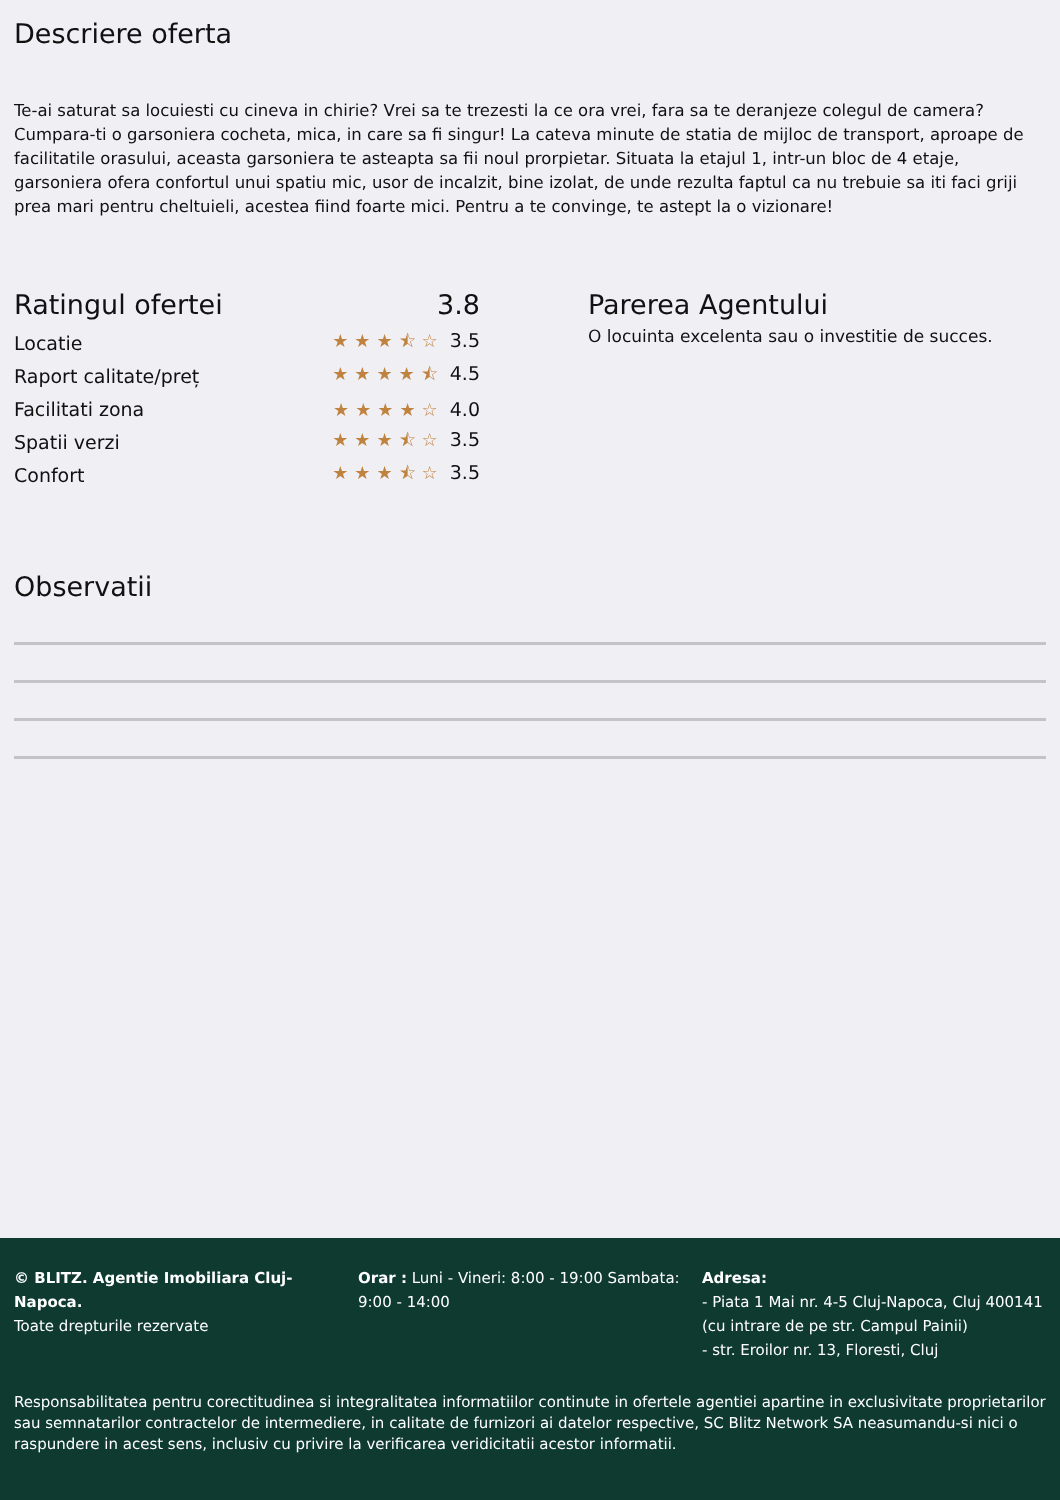Descriere oferta
Te-ai saturat sa locuiesti cu cineva in chirie? Vrei sa te trezesti la ce ora vrei, fara sa te deranjeze colegul de camera? Cumpara-ti o garsoniera cocheta, mica, in care sa fi singur! La cateva minute de statia de mijloc de transport, aproape de facilitatile orasului, aceasta garsoniera te asteapta sa fii noul prorpietar. Situata la etajul 1, intr-un bloc de 4 etaje, garsoniera ofera confortul unui spatiu mic, usor de incalzit, bine izolat, de unde rezulta faptul ca nu trebuie sa iti faci griji prea mari pentru cheltuieli, acestea fiind foarte mici. Pentru a te convinge, te astept la o vizionare!
Ratingul ofertei 3.8
Locatie ★★★⯪☆ 3.5
Raport calitate/preț ★★★★⯪ 4.5
Facilitati zona ★★★★☆ 4.0
Spatii verzi ★★★⯪☆ 3.5
Confort ★★★⯪☆ 3.5
Parerea Agentului
O locuinta excelenta sau o investitie de succes.
Observatii
© BLITZ. Agentie Imobiliara Cluj-Napoca.
Toate drepturile rezervate
Orar : Luni - Vineri: 8:00 - 19:00 Sambata: 9:00 - 14:00
Adresa:
- Piata 1 Mai nr. 4-5 Cluj-Napoca, Cluj 400141 (cu intrare de pe str. Campul Painii)
- str. Eroilor nr. 13, Floresti, Cluj
Responsabilitatea pentru corectitudinea si integralitatea informatiilor continute in ofertele agentiei apartine in exclusivitate proprietarilor sau semnatarilor contractelor de intermediere, in calitate de furnizori ai datelor respective, SC Blitz Network SA neasumandu-si nici o raspundere in acest sens, inclusiv cu privire la verificarea veridicitatii acestor informatii.